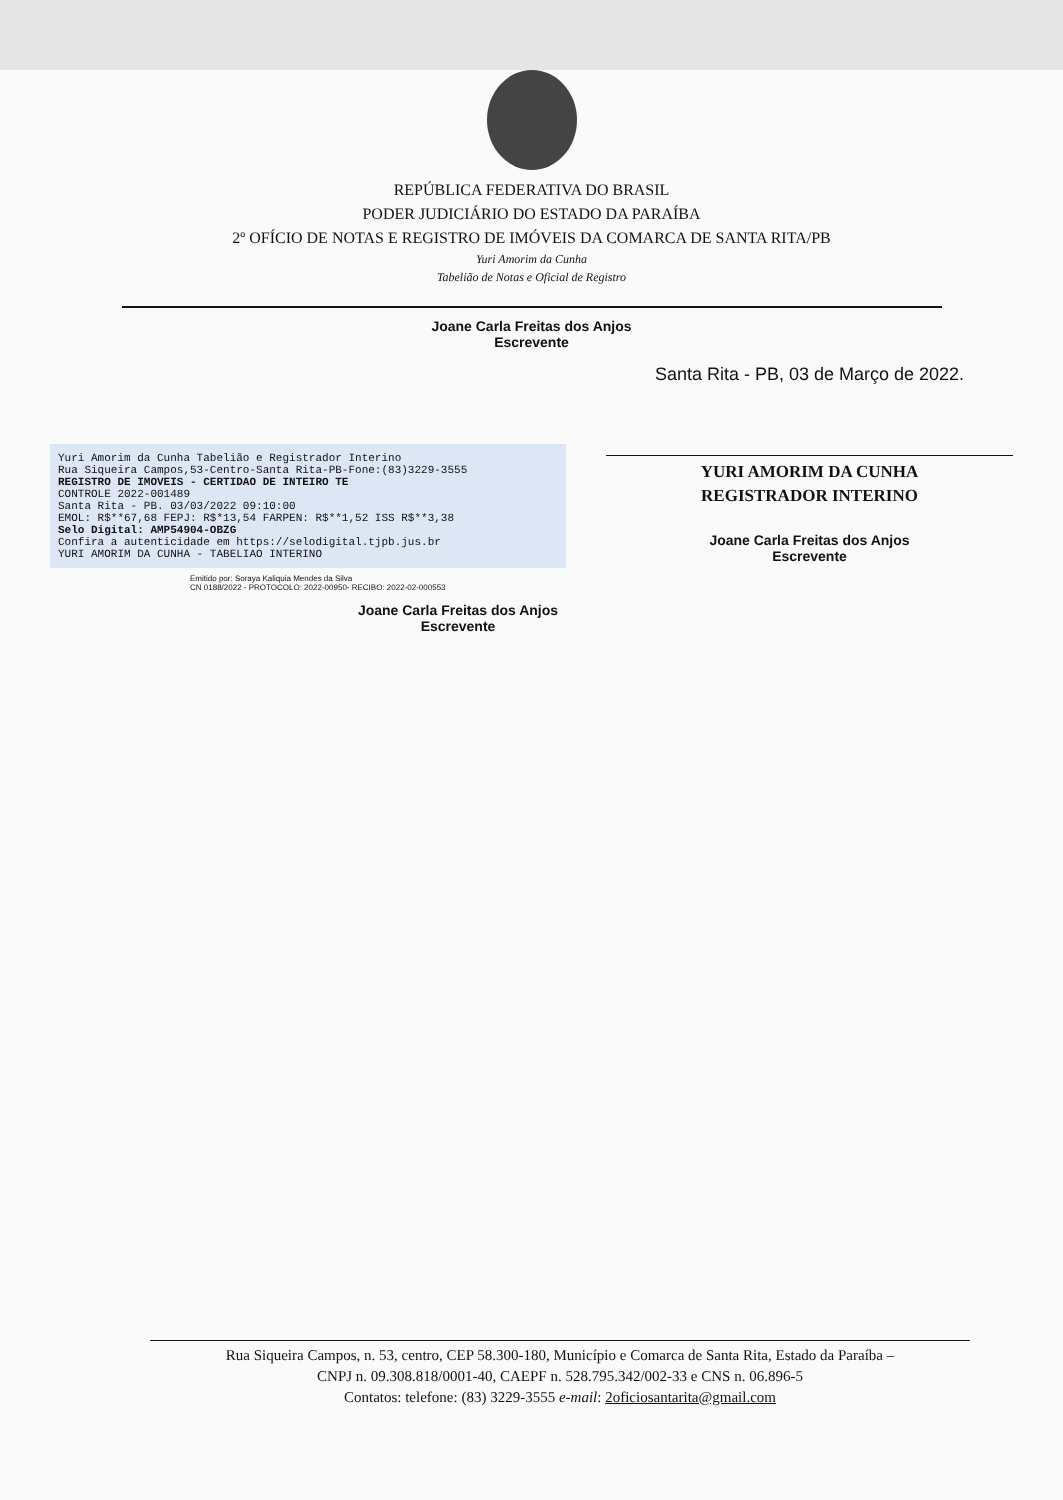REPÚBLICA FEDERATIVA DO BRASIL
PODER JUDICIÁRIO DO ESTADO DA PARAÍBA
2º OFÍCIO DE NOTAS E REGISTRO DE IMÓVEIS DA COMARCA DE SANTA RITA/PB
Yuri Amorim da Cunha
Tabelião de Notas e Oficial de Registro
Joane Carla Freitas dos Anjos
Escrevente
Yuri Amorim da Cunha Tabelião e Registrador Interino
Rua Siqueira Campos,53-Centro-Santa Rita-PB-Fone:(83)3229-3555
REGISTRO DE IMOVEIS - CERTIDAO DE INTEIRO TE
CONTROLE 2022-001489
Santa Rita - PB. 03/03/2022 09:10:00
EMOL: R$**67,68 FEPJ: R$*13,54 FARPEN: R$**1,52 ISS R$**3,38
Selo Digital: AMP54904-OBZG
Confira a autenticidade em https://selodigital.tjpb.jus.br
YURI AMORIM DA CUNHA - TABELIAO INTERINO
Emitido por: Soraya Kaliquia Mendes da Silva
CN 0188/2022 - PROTOCOLO: 2022-00950- RECIBO: 2022-02-000553
Joane Carla Freitas dos Anjos
Escrevente
Santa Rita - PB, 03 de Março de 2022.
YURI AMORIM DA CUNHA
REGISTRADOR INTERINO
Joane Carla Freitas dos Anjos
Escrevente
Rua Siqueira Campos, n. 53, centro, CEP 58.300-180, Município e Comarca de Santa Rita, Estado da Paraíba –
CNPJ n. 09.308.818/0001-40, CAEPF n. 528.795.342/002-33 e CNS n. 06.896-5
Contatos: telefone: (83) 3229-3555 e-mail: 2oficiosantarita@gmail.com